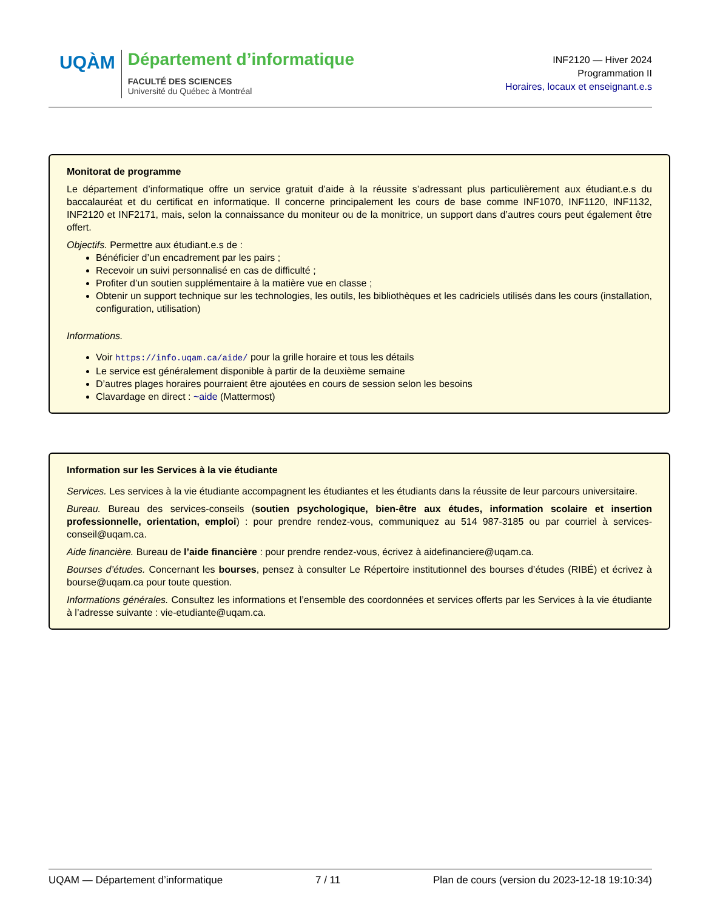UQÀM
Département d’informatique
FACULTÉ DES SCIENCES
Université du Québec à Montréal
INF2120 — Hiver 2024
Programmation II
Horaires, locaux et enseignant.e.s
Monitorat de programme
Le département d’informatique offre un service gratuit d’aide à la réussite s’adressant plus particulièrement aux étudiant.e.s du baccalauréat et du certificat en informatique. Il concerne principalement les cours de base comme INF1070, INF1120, INF1132, INF2120 et INF2171, mais, selon la connaissance du moniteur ou de la monitrice, un support dans d’autres cours peut également être offert.
Objectifs. Permettre aux étudiant.e.s de :
Bénéficier d’un encadrement par les pairs ;
Recevoir un suivi personnalisé en cas de difficulté ;
Profiter d’un soutien supplémentaire à la matière vue en classe ;
Obtenir un support technique sur les technologies, les outils, les bibliothèques et les cadriciels utilisés dans les cours (installation, configuration, utilisation)
Informations.
Voir https://info.uqam.ca/aide/ pour la grille horaire et tous les détails
Le service est généralement disponible à partir de la deuxième semaine
D’autres plages horaires pourraient être ajoutées en cours de session selon les besoins
Clavardage en direct : ~aide (Mattermost)
Information sur les Services à la vie étudiante
Services. Les services à la vie étudiante accompagnent les étudiantes et les étudiants dans la réussite de leur parcours universitaire.
Bureau. Bureau des services-conseils (soutien psychologique, bien-être aux études, information scolaire et insertion professionnelle, orientation, emploi) : pour prendre rendez-vous, communiquez au 514 987-3185 ou par courriel à services-conseil@uqam.ca.
Aide financière. Bureau de l’aide financière : pour prendre rendez-vous, écrivez à aidefinanciere@uqam.ca.
Bourses d’études. Concernant les bourses, pensez à consulter Le Répertoire institutionnel des bourses d’études (RIBÉ) et écrivez à bourse@uqam.ca pour toute question.
Informations générales. Consultez les informations et l’ensemble des coordonnées et services offerts par les Services à la vie étudiante à l’adresse suivante : vie-etudiante@uqam.ca.
UQAM — Département d’informatique 7 / 11 Plan de cours (version du 2023-12-18 19:10:34)